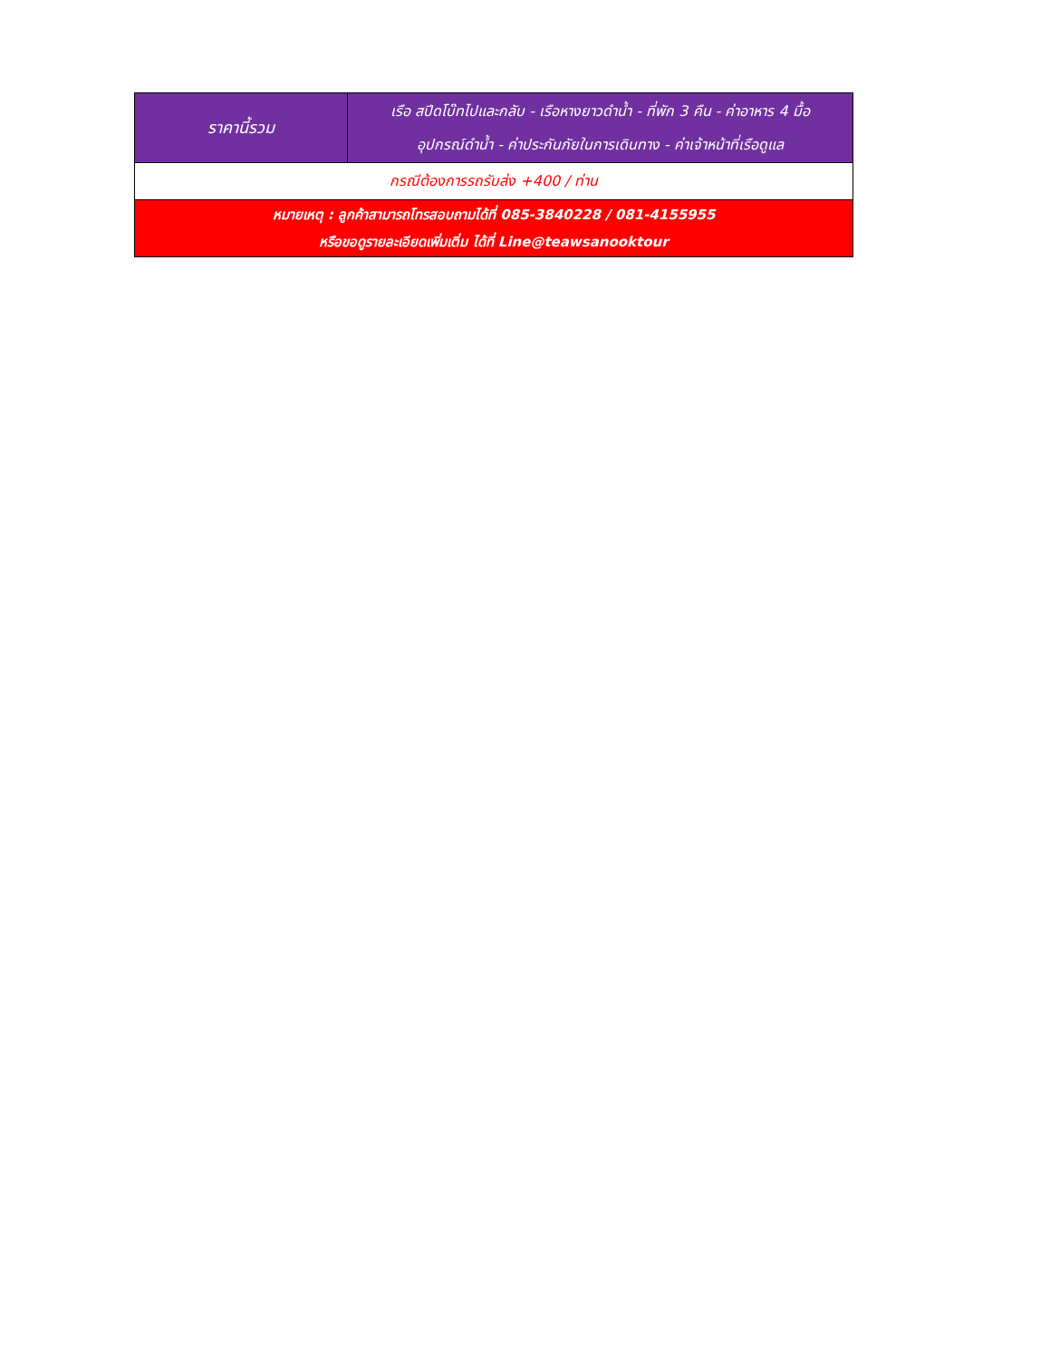| ราคานี้รวม | เรือ สปีดโบ๊ทไปและกลับ - เรือหางยาวดำน้ำ - ที่พัก 3 คืน - ค่าอาหาร 4 มื้อ อุปกรณ์ดำน้ำ - ค่าประกันภัยในการเดินทาง - ค่าเจ้าหน้าที่เรือดูแล |
| กรณีต้องการรถรับส่ง +400 / ท่าน | |
| หมายเหตุ : ลูกค้าสามารถโทรสอบถามได้ที่ 085-3840228 / 081-4155955 หรือขอดูรายละเอียดเพิ่มเติ่ม ได้ที่ Line@teawsanooktour | |